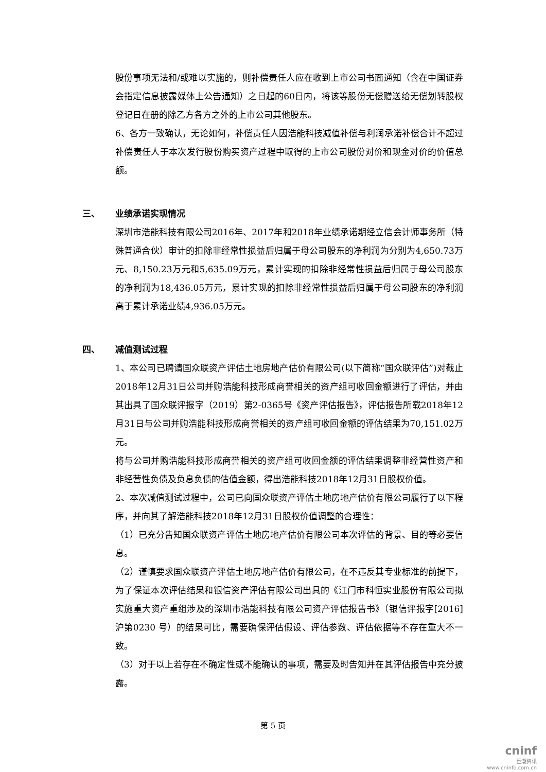股份事项无法和/或难以实施的，则补偿责任人应在收到上市公司书面通知（含在中国证券会指定信息披露媒体上公告通知）之日起的60日内，将该等股份无偿赠送给无偿划转股权登记日在册的除乙方各方之外的上市公司其他股东。
6、各方一致确认，无论如何，补偿责任人因浩能科技减值补偿与利润承诺补偿合计不超过补偿责任人于本次发行股份购买资产过程中取得的上市公司股份对价和现金对价的价值总额。
三、 业绩承诺实现情况
深圳市浩能科技有限公司2016年、2017年和2018年业绩承诺期经立信会计师事务所（特殊普通合伙）审计的扣除非经常性损益后归属于母公司股东的净利润为分别为4,650.73万元、8,150.23万元和5,635.09万元，累计实现的扣除非经常性损益后归属于母公司股东的净利润为18,436.05万元，累计实现的扣除非经常性损益后归属于母公司股东的净利润高于累计承诺业绩4,936.05万元。
四、 减值测试过程
1、本公司已聘请国众联资产评估土地房地产估价有限公司(以下简称“国众联评估”)对截止2018年12月31日公司并购浩能科技形成商誉相关的资产组可收回金额进行了评估，并由其出具了国众联评报字（2019）第2-0365号《资产评估报告》，评估报告所载2018年12月31日与公司并购浩能科技形成商誉相关的资产组可收回金额的评估结果为70,151.02万元。
将与公司并购浩能科技形成商誉相关的资产组可收回金额的评估结果调整非经营性资产和非经营性负债及负息负债的估值金额，得出浩能科技2018年12月31日股权价值。
2、本次减值测试过程中，公司已向国众联资产评估土地房地产估价有限公司履行了以下程序，并向其了解浩能科技2018年12月31日股权价值调整的合理性：
（1）已充分告知国众联资产评估土地房地产估价有限公司本次评估的背景、目的等必要信息。
（2）谨慎要求国众联资产评估土地房地产估价有限公司，在不违反其专业标准的前提下，为了保证本次评估结果和银信资产评估有限公司出具的《江门市科恒实业股份有限公司拟实施重大资产重组涉及的深圳市浩能科技有限公司资产评估报告书》（银信评报字[2016]沪第0230 号）的结果可比，需要确保评估假设、评估参数、评估依据等不存在重大不一致。
（3）对于以上若存在不确定性或不能确认的事项，需要及时告知并在其评估报告中充分披露。
第 5 页
cninf
巨潮资讯
www.cninfo.com.cn